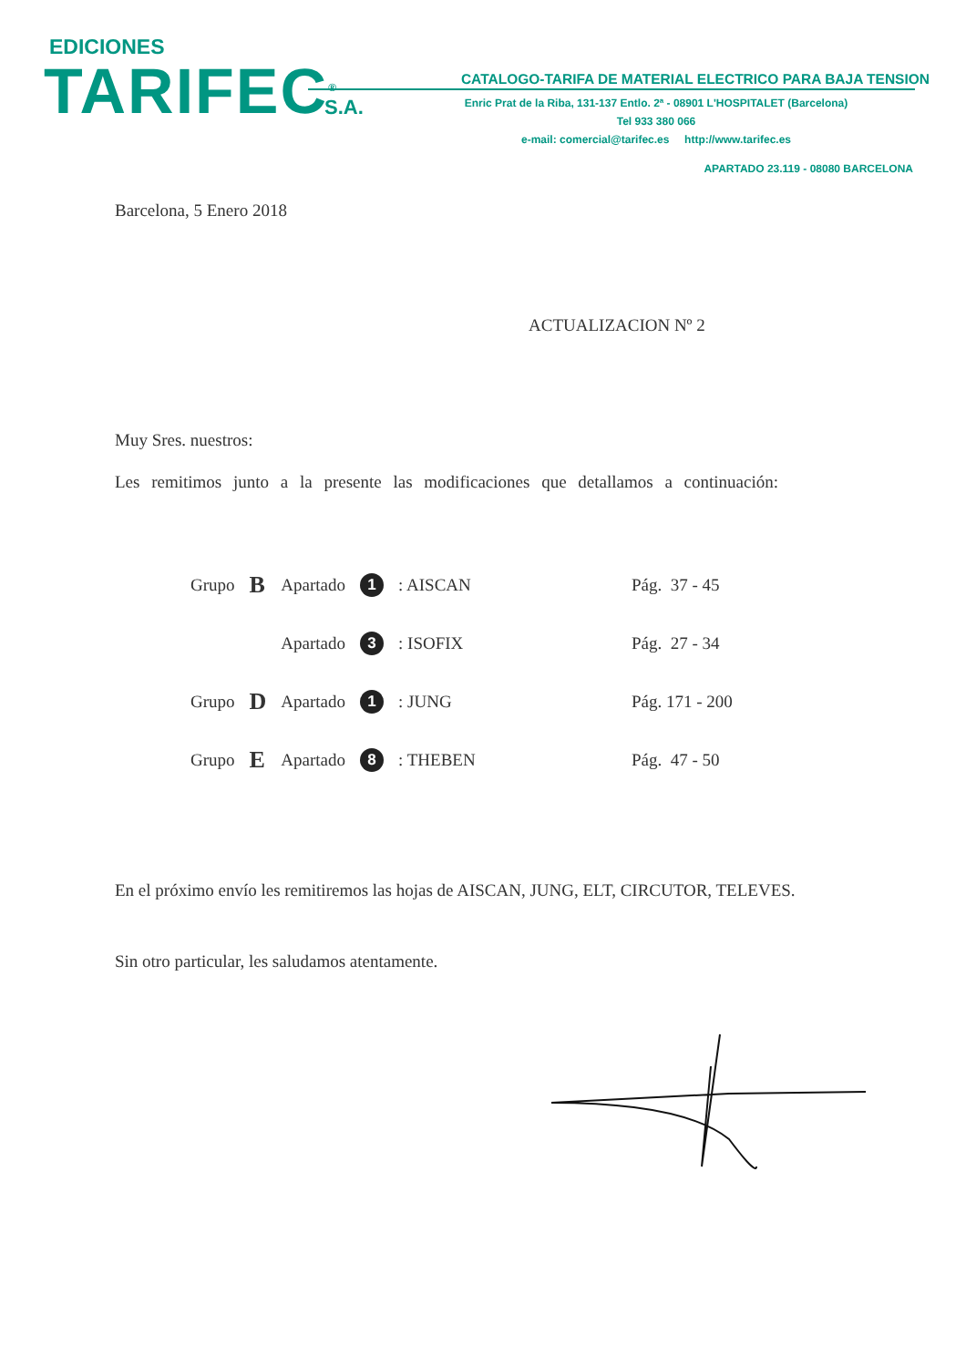EDICIONES
TARIFEC<sup>®</sup> S.A.
CATALOGO-TARIFA DE MATERIAL ELECTRICO PARA BAJA TENSION
Enric Prat de la Riba, 131-137 Entlo. 2ª - 08901 L'HOSPITALET (Barcelona)
Tel 933 380 066
e-mail: comercial@tarifec.es http://www.tarifec.es
APARTADO 23.119 - 08080 BARCELONA
Barcelona, 5 Enero 2018
ACTUALIZACION Nº 2
Muy Sres. nuestros:
Les remitimos junto a la presente las modificaciones que detallamos a continuación:
| Grupo | B | Apartado | 1 | : AISCAN | Pág. 37 - 45 |
| | | Apartado | 3 | : ISOFIX | Pág. 27 - 34 |
| Grupo | D | Apartado | 1 | : JUNG | Pág. 171 - 200 |
| Grupo | E | Apartado | 8 | : THEBEN | Pág. 47 - 50 |
En el próximo envío les remitiremos las hojas de AISCAN, JUNG, ELT, CIRCUTOR, TELEVES.
Sin otro particular, les saludamos atentamente.